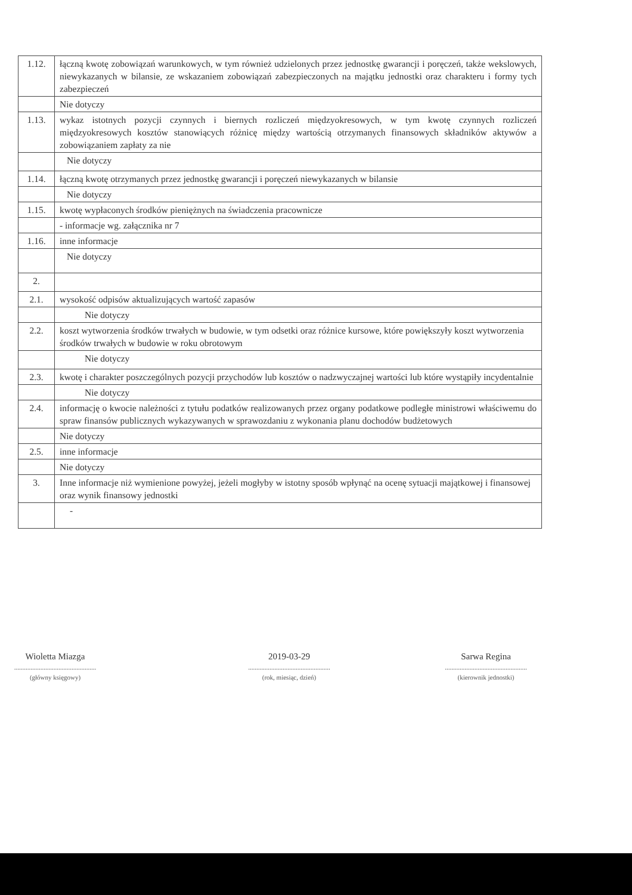| 1.12. | łączną kwotę zobowiązań warunkowych, w tym również udzielonych przez jednostkę gwarancji i poręczeń, także wekslowych, niewykazanych w bilansie, ze wskazaniem zobowiązań zabezpieczonych na majątku jednostki oraz charakteru i formy tych zabezpieczeń |
| | Nie dotyczy |
| 1.13. | wykaz istotnych pozycji czynnych i biernych rozliczeń międzyokresowych, w tym kwotę czynnych rozliczeń międzyokresowych kosztów stanowiących różnicę między wartością otrzymanych finansowych składników aktywów a zobowiązaniem zapłaty za nie |
| | Nie dotyczy |
| 1.14. | łączną kwotę otrzymanych przez jednostkę gwarancji i poręczeń niewykazanych w bilansie |
| | Nie dotyczy |
| 1.15. | kwotę wypłaconych środków pieniężnych na świadczenia pracownicze |
| | - informacje wg. załącznika nr 7 |
| 1.16. | inne informacje |
| | Nie dotyczy |
| 2. | |
| 2.1. | wysokość odpisów aktualizujących wartość zapasów |
| | Nie dotyczy |
| 2.2. | koszt wytworzenia środków trwałych w budowie, w tym odsetki oraz różnice kursowe, które powiększyły koszt wytworzenia środków trwałych w budowie w roku obrotowym |
| | Nie dotyczy |
| 2.3. | kwotę i charakter poszczególnych pozycji przychodów lub kosztów o nadzwyczajnej wartości lub które wystąpiły incydentalnie |
| | Nie dotyczy |
| 2.4. | informację o kwocie należności z tytułu podatków realizowanych przez organy podatkowe podległe ministrowi właściwemu do spraw finansów publicznych wykazywanych w sprawozdaniu z wykonania planu dochodów budżetowych |
| | Nie dotyczy |
| 2.5. | inne informacje |
| | Nie dotyczy |
| 3. | Inne informacje niż wymienione powyżej, jeżeli mogłyby w istotny sposób wpłynąć na ocenę sytuacji majątkowej i finansowej oraz wynik finansowy jednostki |
| | - |
Wioletta Miazga
..................................................
(główny księgowy)
2019-03-29
..................................................
(rok, miesiąc, dzień)
Sarwa Regina
..................................................
(kierownik jednostki)